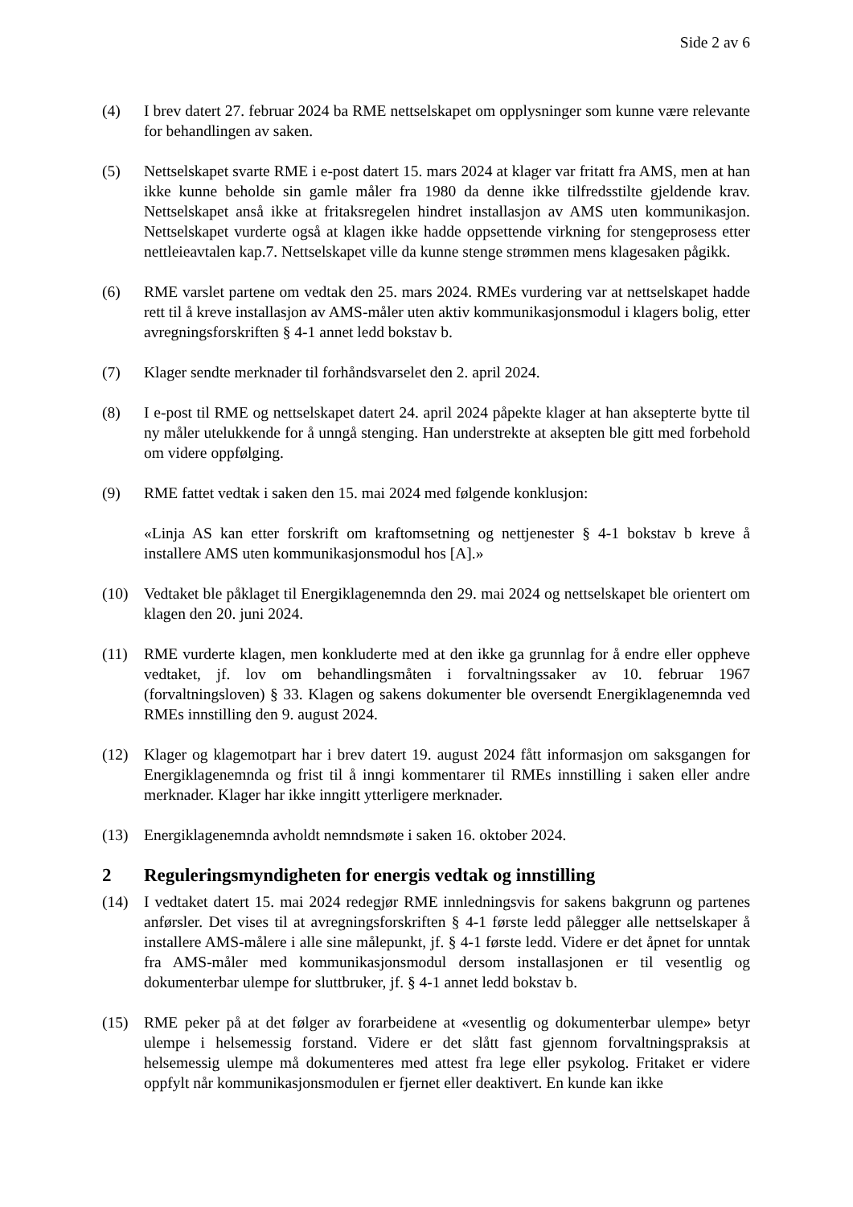Side 2 av 6
(4) I brev datert 27. februar 2024 ba RME nettselskapet om opplysninger som kunne være relevante for behandlingen av saken.
(5) Nettselskapet svarte RME i e-post datert 15. mars 2024 at klager var fritatt fra AMS, men at han ikke kunne beholde sin gamle måler fra 1980 da denne ikke tilfredsstilte gjeldende krav. Nettselskapet anså ikke at fritaksregelen hindret installasjon av AMS uten kommunikasjon. Nettselskapet vurderte også at klagen ikke hadde oppsettende virkning for stengeprosess etter nettleieavtalen kap.7. Nettselskapet ville da kunne stenge strømmen mens klagesaken pågikk.
(6) RME varslet partene om vedtak den 25. mars 2024. RMEs vurdering var at nettselskapet hadde rett til å kreve installasjon av AMS-måler uten aktiv kommunikasjonsmodul i klagers bolig, etter avregningsforskriften § 4-1 annet ledd bokstav b.
(7) Klager sendte merknader til forhåndsvarselet den 2. april 2024.
(8) I e-post til RME og nettselskapet datert 24. april 2024 påpekte klager at han aksepterte bytte til ny måler utelukkende for å unngå stenging. Han understrekte at aksepten ble gitt med forbehold om videre oppfølging.
(9) RME fattet vedtak i saken den 15. mai 2024 med følgende konklusjon:
«Linja AS kan etter forskrift om kraftomsetning og nettjenester § 4-1 bokstav b kreve å installere AMS uten kommunikasjonsmodul hos [A].»
(10) Vedtaket ble påklaget til Energiklagenemnda den 29. mai 2024 og nettselskapet ble orientert om klagen den 20. juni 2024.
(11) RME vurderte klagen, men konkluderte med at den ikke ga grunnlag for å endre eller oppheve vedtaket, jf. lov om behandlingsmåten i forvaltningssaker av 10. februar 1967 (forvaltningsloven) § 33. Klagen og sakens dokumenter ble oversendt Energiklagenemnda ved RMEs innstilling den 9. august 2024.
(12) Klager og klagemotpart har i brev datert 19. august 2024 fått informasjon om saksgangen for Energiklagenemnda og frist til å inngi kommentarer til RMEs innstilling i saken eller andre merknader. Klager har ikke inngitt ytterligere merknader.
(13) Energiklagenemnda avholdt nemndsmøte i saken 16. oktober 2024.
2 Reguleringsmyndigheten for energis vedtak og innstilling
(14) I vedtaket datert 15. mai 2024 redegjør RME innledningsvis for sakens bakgrunn og partenes anførsler. Det vises til at avregningsforskriften § 4-1 første ledd pålegger alle nettselskaper å installere AMS-målere i alle sine målepunkt, jf. § 4-1 første ledd. Videre er det åpnet for unntak fra AMS-måler med kommunikasjonsmodul dersom installasjonen er til vesentlig og dokumenterbar ulempe for sluttbruker, jf. § 4-1 annet ledd bokstav b.
(15) RME peker på at det følger av forarbeidene at «vesentlig og dokumenterbar ulempe» betyr ulempe i helsemessig forstand. Videre er det slått fast gjennom forvaltningspraksis at helsemessig ulempe må dokumenteres med attest fra lege eller psykolog. Fritaket er videre oppfylt når kommunikasjonsmodulen er fjernet eller deaktivert. En kunde kan ikke